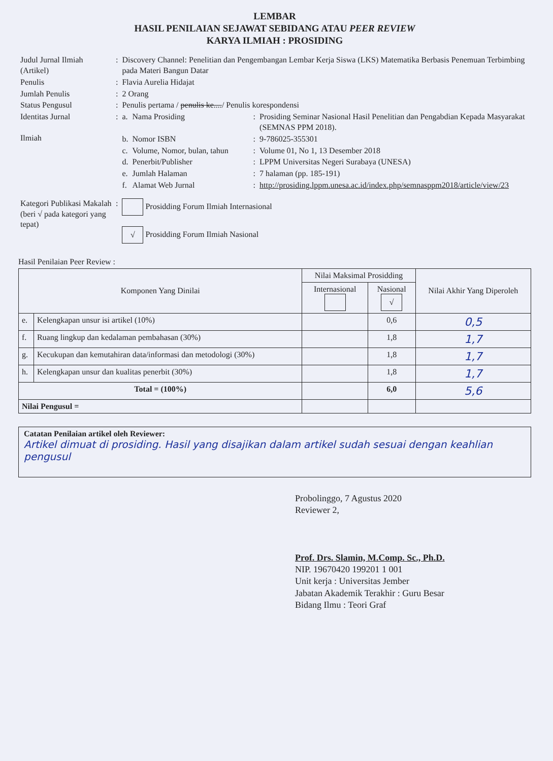LEMBAR
HASIL PENILAIAN SEJAWAT SEBIDANG ATAU PEER REVIEW
KARYA ILMIAH : PROSIDING
| Judul Jurnal Ilmiah (Artikel) | : | Discovery Channel: Penelitian dan Pengembangan Lembar Kerja Siswa (LKS) Matematika Berbasis Penemuan Terbimbing pada Materi Bangun Datar | | | |
| Penulis | : | Flavia Aurelia Hidajat | | | |
| Jumlah Penulis | : | 2 Orang | | | |
| Status Pengusul | : | Penulis pertama / penulis ke.... / Penulis korespondensi | | | |
| Identitas Jurnal Ilmiah | : | a. | Nama Prosiding | : | Prosiding Seminar Nasional Hasil Penelitian dan Pengabdian Kepada Masyarakat (SEMNAS PPM 2018). |
| | | b. | Nomor ISBN | : | 9-786025-355301 |
| | | c. | Volume, Nomor, bulan, tahun | : | Volume 01, No 1, 13 Desember 2018 |
| | | d. | Penerbit/Publisher | : | LPPM Universitas Negeri Surabaya (UNESA) |
| | | e. | Jumlah Halaman | : | 7 halaman (pp. 185-191) |
| | | f. | Alamat Web Jurnal | : | http://prosiding.lppm.unesa.ac.id/index.php/semnasppm2018/article/view/23 |
| Kategori Publikasi Makalah (beri √ pada kategori yang tepat) | : | Prosidding Forum Ilmiah Internasional √ Prosidding Forum Ilmiah Nasional | | | |
Hasil Penilaian Peer Review :
| Komponen Yang Dinilai | | Nilai Maksimal Prosidding | | Nilai Akhir Yang Diperoleh |
| --- | --- | --- | --- | --- |
| | | Internasional | Nasional √ | |
| e. | Kelengkapan unsur isi artikel (10%) | | 0,6 | 0,5 |
| f. | Ruang lingkup dan kedalaman pembahasan (30%) | | 1,8 | 1,7 |
| g. | Kecukupan dan kemutahiran data/informasi dan metodologi (30%) | | 1,8 | 1,7 |
| h. | Kelengkapan unsur dan kualitas penerbit (30%) | | 1,8 | 1,7 |
| Total = (100%) | | | 6,0 | 5,6 |
| Nilai Pengusul = | | | | |
Catatan Penilaian artikel oleh Reviewer:
Artikel dimuat di prosiding. Hasil yang disajikan dalam artikel sudah sesuai dengan keahlian pengusul
Probolinggo, 7 Agustus 2020
Reviewer 2,
Prof. Drs. Slamin, M.Comp. Sc., Ph.D.
NIP. 19670420 199201 1 001
Unit kerja : Universitas Jember
Jabatan Akademik Terakhir : Guru Besar
Bidang Ilmu : Teori Graf